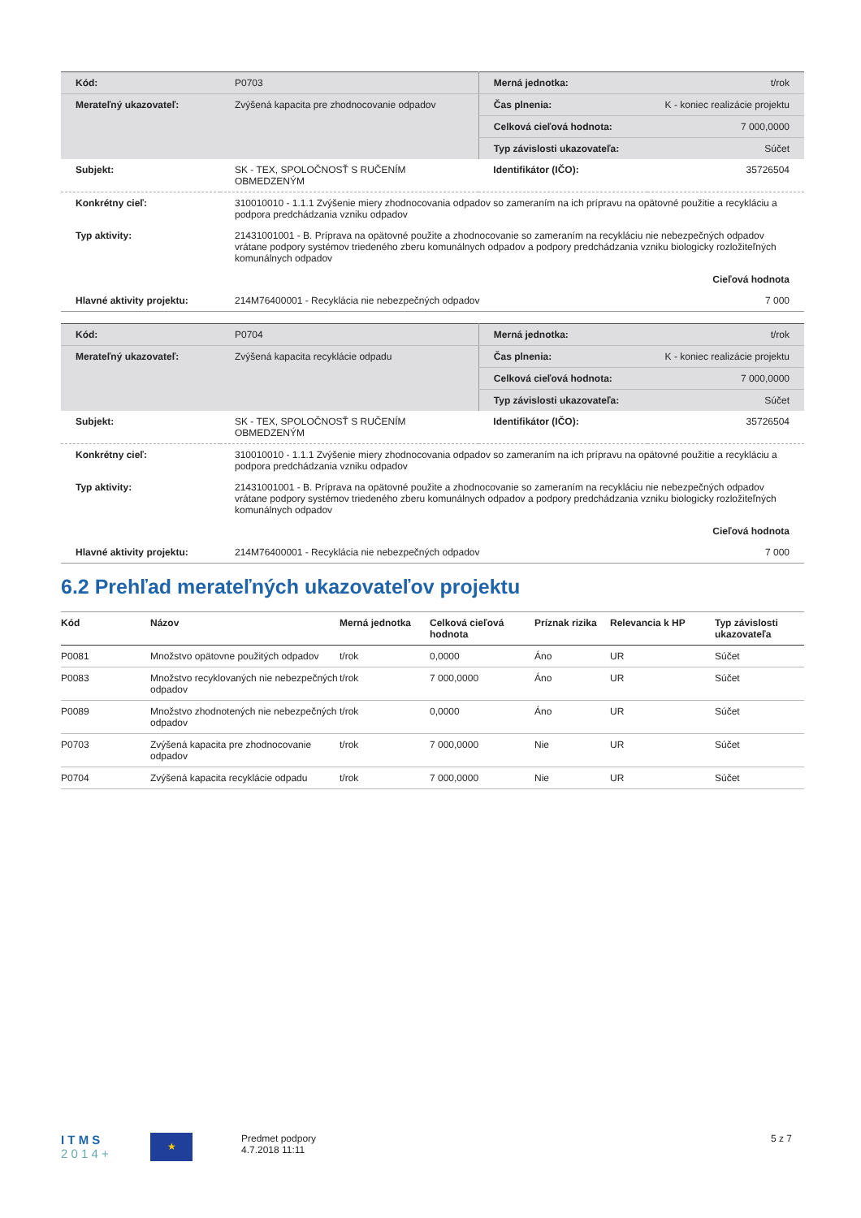| Kód: | P0703 | Merná jednotka: | t/rok |
| Merateľný ukazovateľ: | Zvýšená kapacita pre zhodnocovanie odpadov | Čas plnenia: | K - koniec realizácie projektu |
| | | Celková cieľová hodnota: | 7 000,0000 |
| | | Typ závislosti ukazovateľa: | Súčet |
| Subjekt: | SK - TEX, SPOLOČNOSŤ S RUČENÍM OBMEDZENÝM | Identifikátor (IČO): | 35726504 |
| Konkrétny cieľ: | 310010010 - 1.1.1 Zvýšenie miery zhodnocovania odpadov so zameraním na ich prípravu na opätovné použitie a recykláciu a podpora predchádzania vzniku odpadov | | |
| Typ aktivity: | 21431001001 - B. Príprava na opätovné použite a zhodnocovanie so zameraním na recykláciu nie nebezpečných odpadov vrátane podpory systémov triedeného zberu komunálnych odpadov a podpory predchádzania vzniku biologicky rozložiteľných komunálnych odpadov | | |
| | Cieľová hodnota | | |
| Hlavné aktivity projektu: | 214M76400001 - Recyklácia nie nebezpečných odpadov | | 7 000 |
| Kód: | P0704 | Merná jednotka: | t/rok |
| Merateľný ukazovateľ: | Zvýšená kapacita recyklácie odpadu | Čas plnenia: | K - koniec realizácie projektu |
| | | Celková cieľová hodnota: | 7 000,0000 |
| | | Typ závislosti ukazovateľa: | Súčet |
| Subjekt: | SK - TEX, SPOLOČNOSŤ S RUČENÍM OBMEDZENÝM | Identifikátor (IČO): | 35726504 |
| Konkrétny cieľ: | 310010010 - 1.1.1 Zvýšenie miery zhodnocovania odpadov so zameraním na ich prípravu na opätovné použitie a recykláciu a podpora predchádzania vzniku odpadov | | |
| Typ aktivity: | 21431001001 - B. Príprava na opätovné použite a zhodnocovanie so zameraním na recykláciu nie nebezpečných odpadov vrátane podpory systémov triedeného zberu komunálnych odpadov a podpory predchádzania vzniku biologicky rozložiteľných komunálnych odpadov | | |
| | Cieľová hodnota | | |
| Hlavné aktivity projektu: | 214M76400001 - Recyklácia nie nebezpečných odpadov | | 7 000 |
6.2 Prehľad merateľných ukazovateľov projektu
| Kód | Názov | Merná jednotka | Celková cieľová hodnota | Príznak rizika | Relevancia k HP | Typ závislosti ukazovateľa |
| --- | --- | --- | --- | --- | --- | --- |
| P0081 | Množstvo opätovne použitých odpadov | t/rok | 0,0000 | Áno | UR | Súčet |
| P0083 | Množstvo recyklovaných nie nebezpečných odpadov | t/rok | 7 000,0000 | Áno | UR | Súčet |
| P0089 | Množstvo zhodnotených nie nebezpečných odpadov | t/rok | 0,0000 | Áno | UR | Súčet |
| P0703 | Zvýšená kapacita pre zhodnocovanie odpadov | t/rok | 7 000,0000 | Nie | UR | Súčet |
| P0704 | Zvýšená kapacita recyklácie odpadu | t/rok | 7 000,0000 | Nie | UR | Súčet |
I T M S
2 0 1 4 +
★
Predmet podpory
4.7.2018 11:11
5 z 7